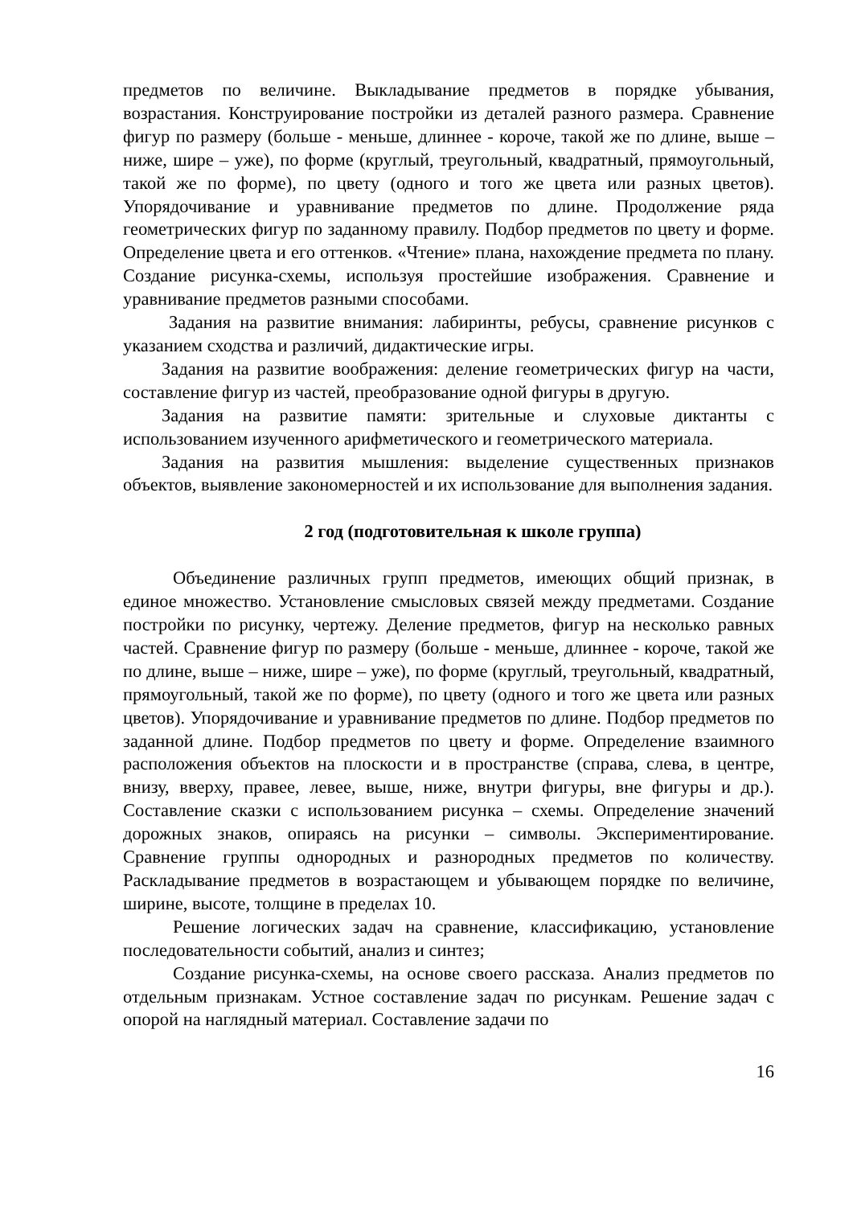предметов по величине. Выкладывание предметов в порядке убывания, возрастания. Конструирование постройки из деталей разного размера. Сравнение фигур по размеру (больше - меньше, длиннее - короче, такой же по длине, выше – ниже, шире – уже), по форме (круглый, треугольный, квадратный, прямоугольный, такой же по форме), по цвету (одного и того же цвета или разных цветов). Упорядочивание и уравнивание предметов по длине. Продолжение ряда геометрических фигур по заданному правилу. Подбор предметов по цвету и форме. Определение цвета и его оттенков. «Чтение» плана, нахождение предмета по плану. Создание рисунка-схемы, используя простейшие изображения. Сравнение и уравнивание предметов разными способами.
Задания на развитие внимания: лабиринты, ребусы, сравнение рисунков с указанием сходства и различий, дидактические игры.
Задания на развитие воображения: деление геометрических фигур на части, составление фигур из частей, преобразование одной фигуры в другую.
Задания на развитие памяти: зрительные и слуховые диктанты с использованием изученного арифметического и геометрического материала.
Задания на развития мышления: выделение существенных признаков объектов, выявление закономерностей и их использование для выполнения задания.
2 год (подготовительная к школе группа)
Объединение различных групп предметов, имеющих общий признак, в единое множество. Установление смысловых связей между предметами. Создание постройки по рисунку, чертежу. Деление предметов, фигур на несколько равных частей. Сравнение фигур по размеру (больше - меньше, длиннее - короче, такой же по длине, выше – ниже, шире – уже), по форме (круглый, треугольный, квадратный, прямоугольный, такой же по форме), по цвету (одного и того же цвета или разных цветов). Упорядочивание и уравнивание предметов по длине. Подбор предметов по заданной длине. Подбор предметов по цвету и форме. Определение взаимного расположения объектов на плоскости и в пространстве (справа, слева, в центре, внизу, вверху, правее, левее, выше, ниже, внутри фигуры, вне фигуры и др.). Составление сказки с использованием рисунка – схемы. Определение значений дорожных знаков, опираясь на рисунки – символы. Экспериментирование. Сравнение группы однородных и разнородных предметов по количеству. Раскладывание предметов в возрастающем и убывающем порядке по величине, ширине, высоте, толщине в пределах 10.
Решение логических задач на сравнение, классификацию, установление последовательности событий, анализ и синтез;
Создание рисунка-схемы, на основе своего рассказа. Анализ предметов по отдельным признакам. Устное составление задач по рисункам. Решение задач с опорой на наглядный материал. Составление задачи по
16